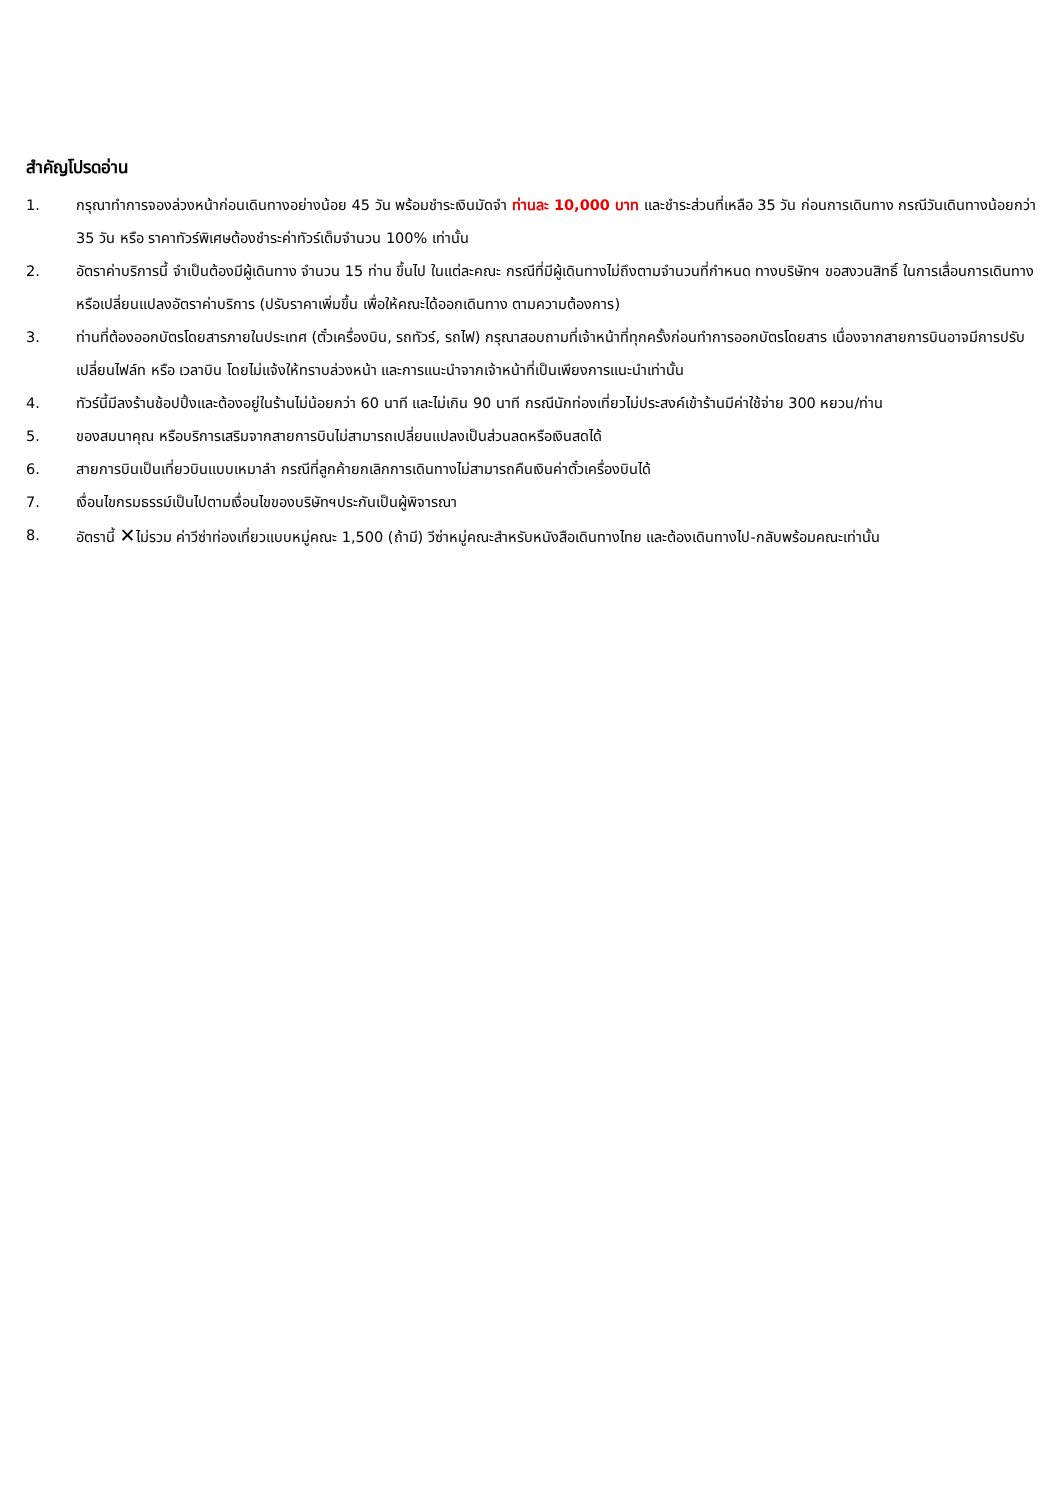สำคัญโปรดอ่าน
1. กรุณาทำการจองล่วงหน้าก่อนเดินทางอย่างน้อย 45 วัน พร้อมชำระเงินมัดจำ ท่านละ 10,000 บาท และชำระส่วนที่เหลือ 35 วัน ก่อนการเดินทาง กรณีวันเดินทางน้อยกว่า 35 วัน หรือ ราคาทัวร์พิเศษต้องชำระค่าทัวร์เต็มจำนวน 100% เท่านั้น
2. อัตราค่าบริการนี้ จำเป็นต้องมีผู้เดินทาง จำนวน 15 ท่าน ขึ้นไป ในแต่ละคณะ กรณีที่มีผู้เดินทางไม่ถึงตามจำนวนที่กำหนด ทางบริษัทฯ ขอสงวนสิทธิ์ ในการเลื่อนการเดินทาง หรือเปลี่ยนแปลงอัตราค่าบริการ (ปรับราคาเพิ่มขึ้น เพื่อให้คณะได้ออกเดินทาง ตามความต้องการ)
3. ท่านที่ต้องออกบัตรโดยสารภายในประเทศ (ตั๋วเครื่องบิน, รถทัวร์, รถไฟ) กรุณาสอบถามที่เจ้าหน้าที่ทุกครั้งก่อนทำการออกบัตรโดยสาร เนื่องจากสายการบินอาจมีการปรับเปลี่ยนไฟล์ท หรือ เวลาบิน โดยไม่แจ้งให้ทราบล่วงหน้า และการแนะนำจากเจ้าหน้าที่เป็นเพียงการแนะนำเท่านั้น
4. ทัวร์นี้มีลงร้านช้อปปิ้งและต้องอยู่ในร้านไม่น้อยกว่า 60 นาที และไม่เกิน 90 นาที กรณีนักท่องเที่ยวไม่ประสงค์เข้าร้านมีค่าใช้จ่าย 300 หยวน/ท่าน
5. ของสมนาคุณ หรือบริการเสริมจากสายการบินไม่สามารถเปลี่ยนแปลงเป็นส่วนลดหรือเงินสดได้
6. สายการบินเป็นเที่ยวบินแบบเหมาลำ กรณีที่ลูกค้ายกเลิกการเดินทางไม่สามารถคืนเงินค่าตั๋วเครื่องบินได้
7. เงื่อนไขกรมธรรม์เป็นไปตามเงื่อนไขของบริษัทฯประกันเป็นผู้พิจารณา
8. อัตรานี้ ✕ไม่รวม ค่าวีซ่าท่องเที่ยวแบบหมู่คณะ 1,500 (ถ้ามี) วีซ่าหมู่คณะสำหรับหนังสือเดินทางไทย และต้องเดินทางไป-กลับพร้อมคณะเท่านั้น